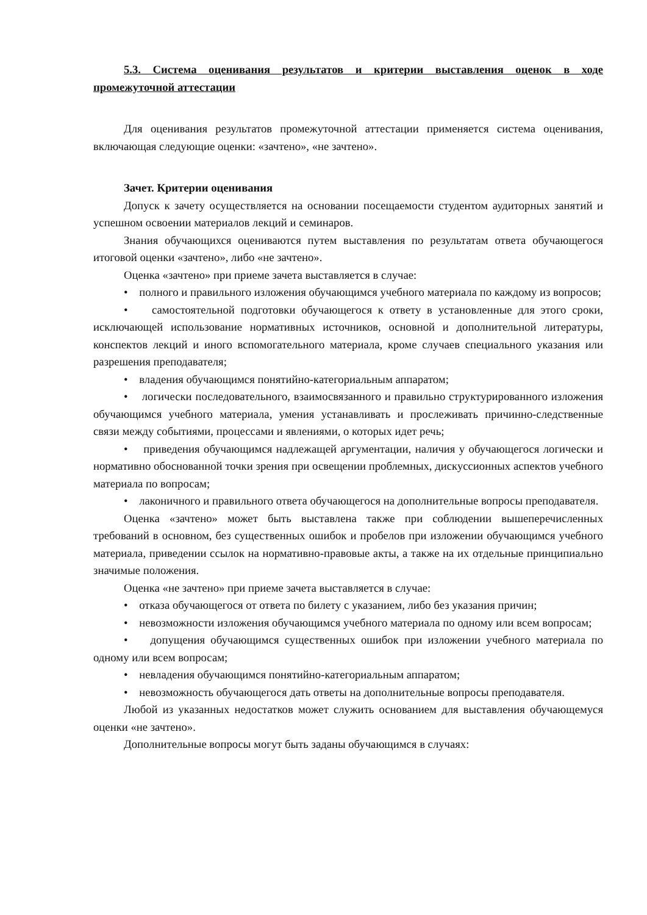5.3. Система оценивания результатов и критерии выставления оценок в ходе промежуточной аттестации
Для оценивания результатов промежуточной аттестации применяется система оценивания, включающая следующие оценки: «зачтено», «не зачтено».
Зачет. Критерии оценивания
Допуск к зачету осуществляется на основании посещаемости студентом аудиторных занятий и успешном освоении материалов лекций и семинаров.
Знания обучающихся оцениваются путем выставления по результатам ответа обучающегося итоговой оценки «зачтено», либо «не зачтено».
Оценка «зачтено» при приеме зачета выставляется в случае:
• полного и правильного изложения обучающимся учебного материала по каждому из вопросов;
• самостоятельной подготовки обучающегося к ответу в установленные для этого сроки, исключающей использование нормативных источников, основной и дополнительной литературы, конспектов лекций и иного вспомогательного материала, кроме случаев специального указания или разрешения преподавателя;
• владения обучающимся понятийно-категориальным аппаратом;
• логически последовательного, взаимосвязанного и правильно структурированного изложения обучающимся учебного материала, умения устанавливать и прослеживать причинно-следственные связи между событиями, процессами и явлениями, о которых идет речь;
• приведения обучающимся надлежащей аргументации, наличия у обучающегося логически и нормативно обоснованной точки зрения при освещении проблемных, дискуссионных аспектов учебного материала по вопросам;
• лаконичного и правильного ответа обучающегося на дополнительные вопросы преподавателя.
Оценка «зачтено» может быть выставлена также при соблюдении вышеперечисленных требований в основном, без существенных ошибок и пробелов при изложении обучающимся учебного материала, приведении ссылок на нормативно-правовые акты, а также на их отдельные принципиально значимые положения.
Оценка «не зачтено» при приеме зачета выставляется в случае:
• отказа обучающегося от ответа по билету с указанием, либо без указания причин;
• невозможности изложения обучающимся учебного материала по одному или всем вопросам;
• допущения обучающимся существенных ошибок при изложении учебного материала по одному или всем вопросам;
• невладения обучающимся понятийно-категориальным аппаратом;
• невозможность обучающегося дать ответы на дополнительные вопросы преподавателя.
Любой из указанных недостатков может служить основанием для выставления обучающемуся оценки «не зачтено».
Дополнительные вопросы могут быть заданы обучающимся в случаях: